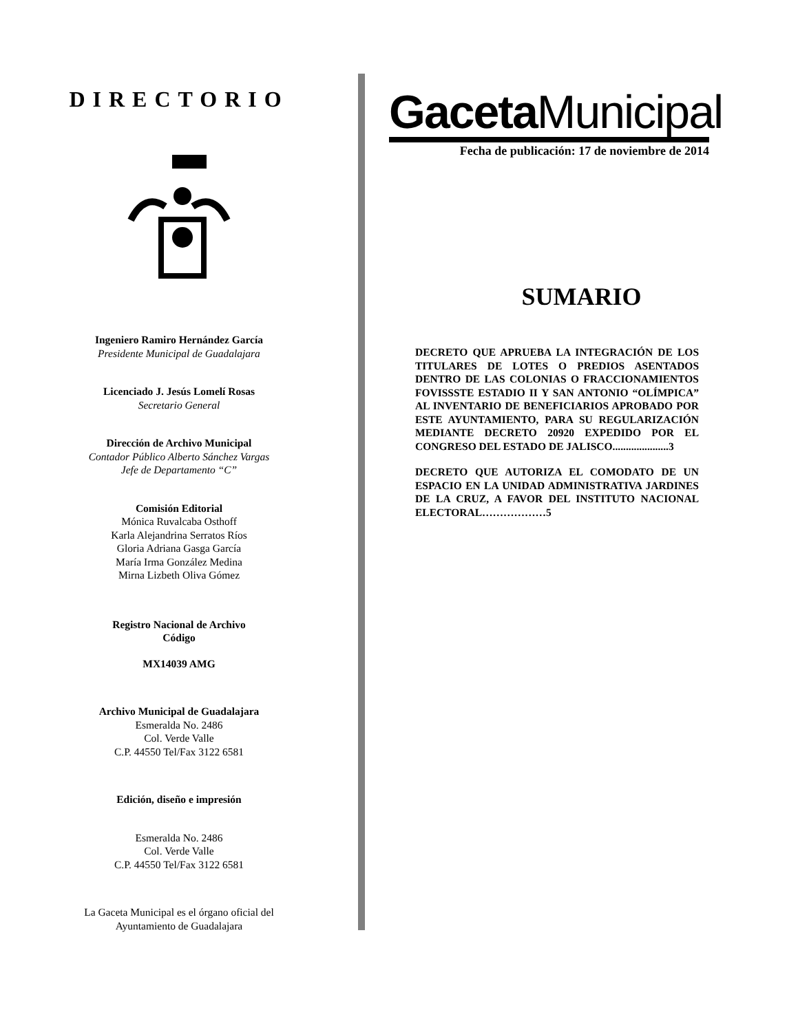DIRECTORIO
Ingeniero Ramiro Hernández García
Presidente Municipal de Guadalajara
Licenciado J. Jesús Lomelí Rosas
Secretario General
Dirección de Archivo Municipal
Contador Público Alberto Sánchez Vargas
Jefe de Departamento “C”
Comisión Editorial
Mónica Ruvalcaba Osthoff
Karla Alejandrina Serratos Ríos
Gloria Adriana Gasga García
María Irma González Medina
Mirna Lizbeth Oliva Gómez
Registro Nacional de Archivo
Código
MX14039 AMG
Archivo Municipal de Guadalajara
Esmeralda No. 2486
Col. Verde Valle
C.P. 44550 Tel/Fax 3122 6581
Edición, diseño e impresión
Esmeralda No. 2486
Col. Verde Valle
C.P. 44550 Tel/Fax 3122 6581
La Gaceta Municipal es el órgano oficial del
Ayuntamiento de Guadalajara
Gaceta Municipal
Fecha de publicación: 17 de noviembre de 2014
SUMARIO
DECRETO QUE APRUEBA LA INTEGRACIÓN DE LOS TITULARES DE LOTES O PREDIOS ASENTADOS DENTRO DE LAS COLONIAS O FRACCIONAMIENTOS FOVISSSTE ESTADIO II Y SAN ANTONIO “OLÍMPICA” AL INVENTARIO DE BENEFICIARIOS APROBADO POR ESTE AYUNTAMIENTO, PARA SU REGULARIZACIÓN MEDIANTE DECRETO 20920 EXPEDIDO POR EL CONGRESO DEL ESTADO DE JALISCO.....................3
DECRETO QUE AUTORIZA EL COMODATO DE UN ESPACIO EN LA UNIDAD ADMINISTRATIVA JARDINES DE LA CRUZ, A FAVOR DEL INSTITUTO NACIONAL ELECTORAL………………5